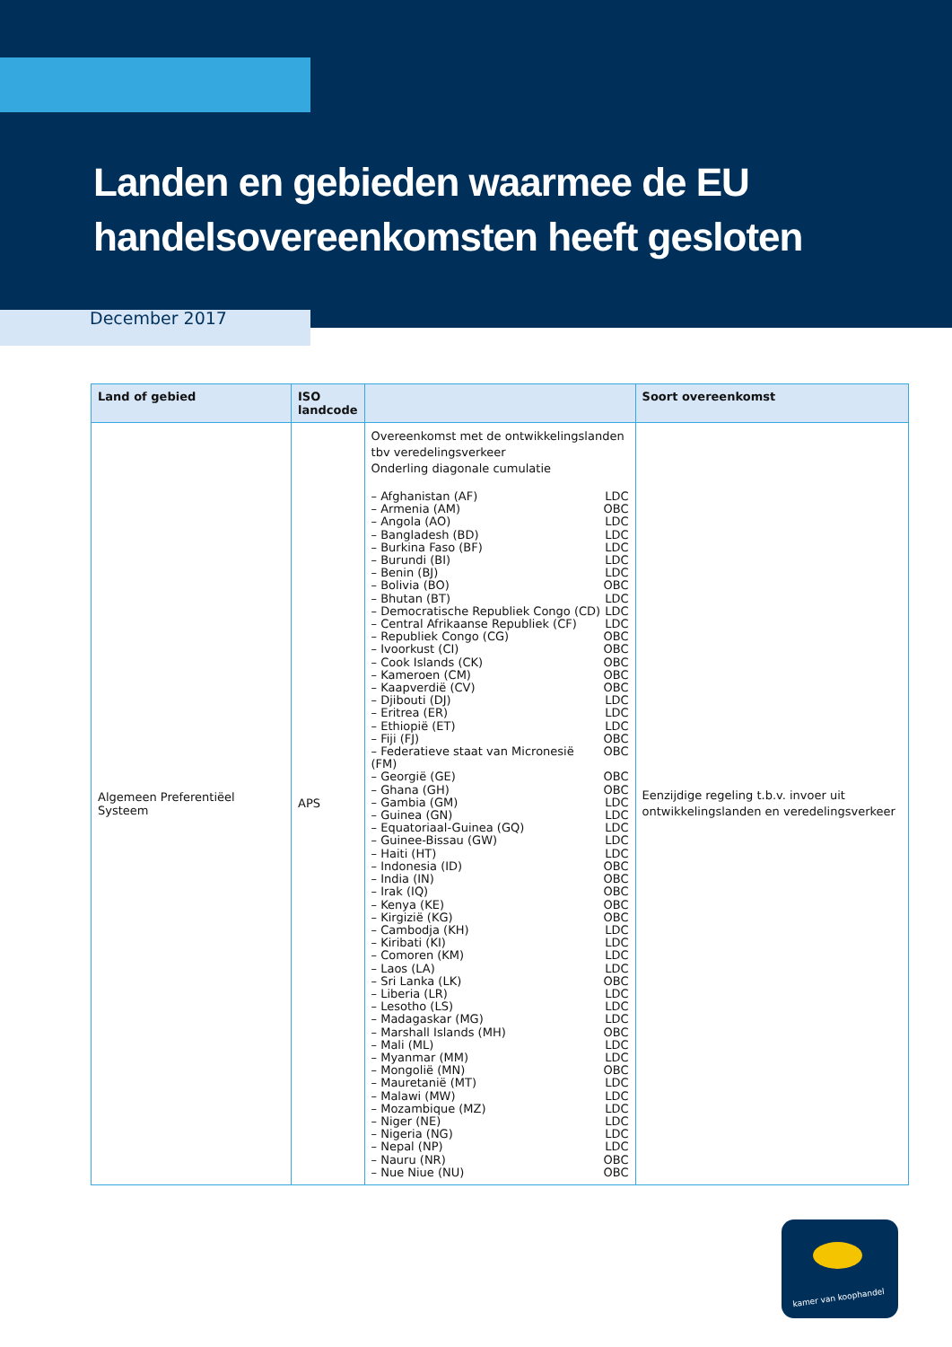Landen en gebieden waarmee de EU
handelsovereenkomsten heeft gesloten
December 2017
| Land of gebied | ISO landcode | | Soort overeenkomst |
| --- | --- | --- | --- |
| Algemeen Preferentiëel Systeem | APS | Overeenkomst met de ontwikkelingslanden tbv veredelingsverkeer Onderling diagonale cumulatie – Afghanistan (AF) LDC – Armenia (AM) OBC – Angola (AO) LDC – Bangladesh (BD) LDC – Burkina Faso (BF) LDC – Burundi (BI) LDC – Benin (BJ) LDC – Bolivia (BO) OBC – Bhutan (BT) LDC – Democratische Republiek Congo (CD) LDC – Central Afrikaanse Republiek (CF) LDC – Republiek Congo (CG) OBC – Ivoorkust (CI) OBC – Cook Islands (CK) OBC – Kameroen (CM) OBC – Kaapverdië (CV) OBC – Djibouti (DJ) LDC – Eritrea (ER) LDC – Ethiopië (ET) LDC – Fiji (FJ) OBC – Federatieve staat van Micronesië (FM) OBC – Georgië (GE) OBC – Ghana (GH) OBC – Gambia (GM) LDC – Guinea (GN) LDC – Equatoriaal-Guinea (GQ) LDC – Guinee-Bissau (GW) LDC – Haiti (HT) LDC – Indonesia (ID) OBC – India (IN) OBC – Irak (IQ) OBC – Kenya (KE) OBC – Kirgizië (KG) OBC – Cambodja (KH) LDC – Kiribati (KI) LDC – Comoren (KM) LDC – Laos (LA) LDC – Sri Lanka (LK) OBC – Liberia (LR) LDC – Lesotho (LS) LDC – Madagaskar (MG) LDC – Marshall Islands (MH) OBC – Mali (ML) LDC – Myanmar (MM) LDC – Mongolië (MN) OBC – Mauretanië (MT) LDC – Malawi (MW) LDC – Mozambique (MZ) LDC – Niger (NE) LDC – Nigeria (NG) LDC – Nepal (NP) LDC – Nauru (NR) OBC – Nue Niue (NU) OBC | Eenzijdige regeling t.b.v. invoer uit ontwikkelingslanden en veredelingsverkeer |
kamer van koophandel